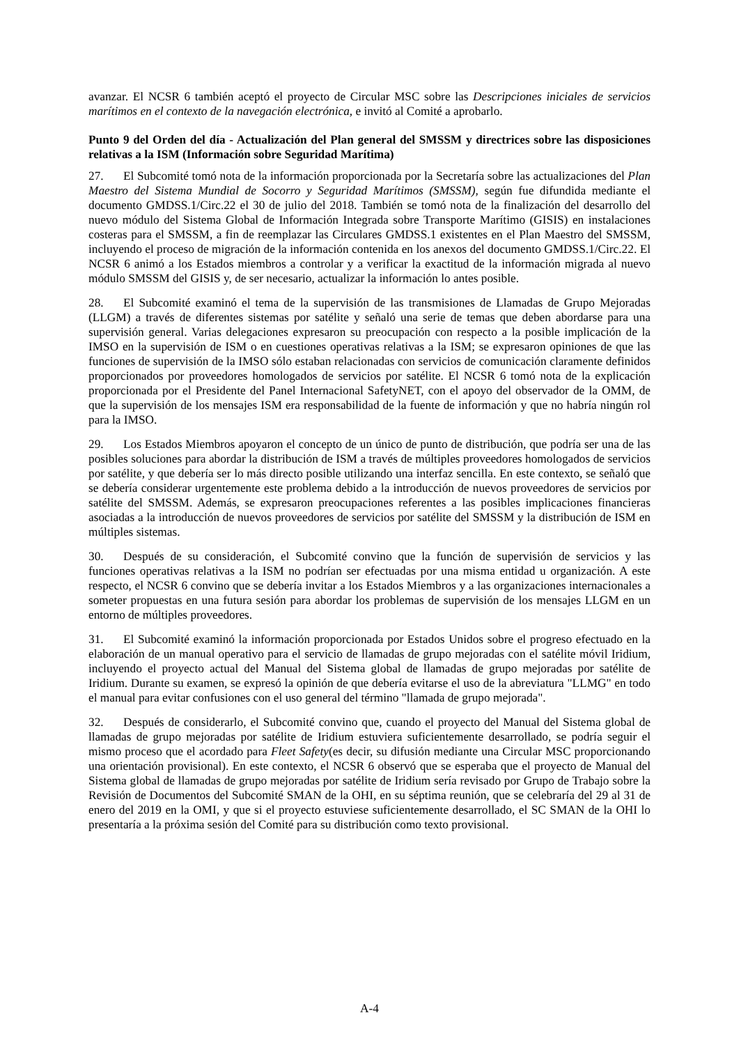avanzar. El NCSR 6 también aceptó el proyecto de Circular MSC sobre las Descripciones iniciales de servicios marítimos en el contexto de la navegación electrónica, e invitó al Comité a aprobarlo.
Punto 9 del Orden del día - Actualización del Plan general del SMSSM y directrices sobre las disposiciones relativas a la ISM (Información sobre Seguridad Marítima)
27. El Subcomité tomó nota de la información proporcionada por la Secretaría sobre las actualizaciones del Plan Maestro del Sistema Mundial de Socorro y Seguridad Marítimos (SMSSM), según fue difundida mediante el documento GMDSS.1/Circ.22 el 30 de julio del 2018. También se tomó nota de la finalización del desarrollo del nuevo módulo del Sistema Global de Información Integrada sobre Transporte Marítimo (GISIS) en instalaciones costeras para el SMSSM, a fin de reemplazar las Circulares GMDSS.1 existentes en el Plan Maestro del SMSSM, incluyendo el proceso de migración de la información contenida en los anexos del documento GMDSS.1/Circ.22. El NCSR 6 animó a los Estados miembros a controlar y a verificar la exactitud de la información migrada al nuevo módulo SMSSM del GISIS y, de ser necesario, actualizar la información lo antes posible.
28. El Subcomité examinó el tema de la supervisión de las transmisiones de Llamadas de Grupo Mejoradas (LLGM) a través de diferentes sistemas por satélite y señaló una serie de temas que deben abordarse para una supervisión general. Varias delegaciones expresaron su preocupación con respecto a la posible implicación de la IMSO en la supervisión de ISM o en cuestiones operativas relativas a la ISM; se expresaron opiniones de que las funciones de supervisión de la IMSO sólo estaban relacionadas con servicios de comunicación claramente definidos proporcionados por proveedores homologados de servicios por satélite. El NCSR 6 tomó nota de la explicación proporcionada por el Presidente del Panel Internacional SafetyNET, con el apoyo del observador de la OMM, de que la supervisión de los mensajes ISM era responsabilidad de la fuente de información y que no habría ningún rol para la IMSO.
29. Los Estados Miembros apoyaron el concepto de un único de punto de distribución, que podría ser una de las posibles soluciones para abordar la distribución de ISM a través de múltiples proveedores homologados de servicios por satélite, y que debería ser lo más directo posible utilizando una interfaz sencilla. En este contexto, se señaló que se debería considerar urgentemente este problema debido a la introducción de nuevos proveedores de servicios por satélite del SMSSM. Además, se expresaron preocupaciones referentes a las posibles implicaciones financieras asociadas a la introducción de nuevos proveedores de servicios por satélite del SMSSM y la distribución de ISM en múltiples sistemas.
30. Después de su consideración, el Subcomité convino que la función de supervisión de servicios y las funciones operativas relativas a la ISM no podrían ser efectuadas por una misma entidad u organización. A este respecto, el NCSR 6 convino que se debería invitar a los Estados Miembros y a las organizaciones internacionales a someter propuestas en una futura sesión para abordar los problemas de supervisión de los mensajes LLGM en un entorno de múltiples proveedores.
31. El Subcomité examinó la información proporcionada por Estados Unidos sobre el progreso efectuado en la elaboración de un manual operativo para el servicio de llamadas de grupo mejoradas con el satélite móvil Iridium, incluyendo el proyecto actual del Manual del Sistema global de llamadas de grupo mejoradas por satélite de Iridium. Durante su examen, se expresó la opinión de que debería evitarse el uso de la abreviatura "LLMG" en todo el manual para evitar confusiones con el uso general del término "llamada de grupo mejorada".
32. Después de considerarlo, el Subcomité convino que, cuando el proyecto del Manual del Sistema global de llamadas de grupo mejoradas por satélite de Iridium estuviera suficientemente desarrollado, se podría seguir el mismo proceso que el acordado para Fleet Safety(es decir, su difusión mediante una Circular MSC proporcionando una orientación provisional). En este contexto, el NCSR 6 observó que se esperaba que el proyecto de Manual del Sistema global de llamadas de grupo mejoradas por satélite de Iridium sería revisado por Grupo de Trabajo sobre la Revisión de Documentos del Subcomité SMAN de la OHI, en su séptima reunión, que se celebraría del 29 al 31 de enero del 2019 en la OMI, y que si el proyecto estuviese suficientemente desarrollado, el SC SMAN de la OHI lo presentaría a la próxima sesión del Comité para su distribución como texto provisional.
A-4